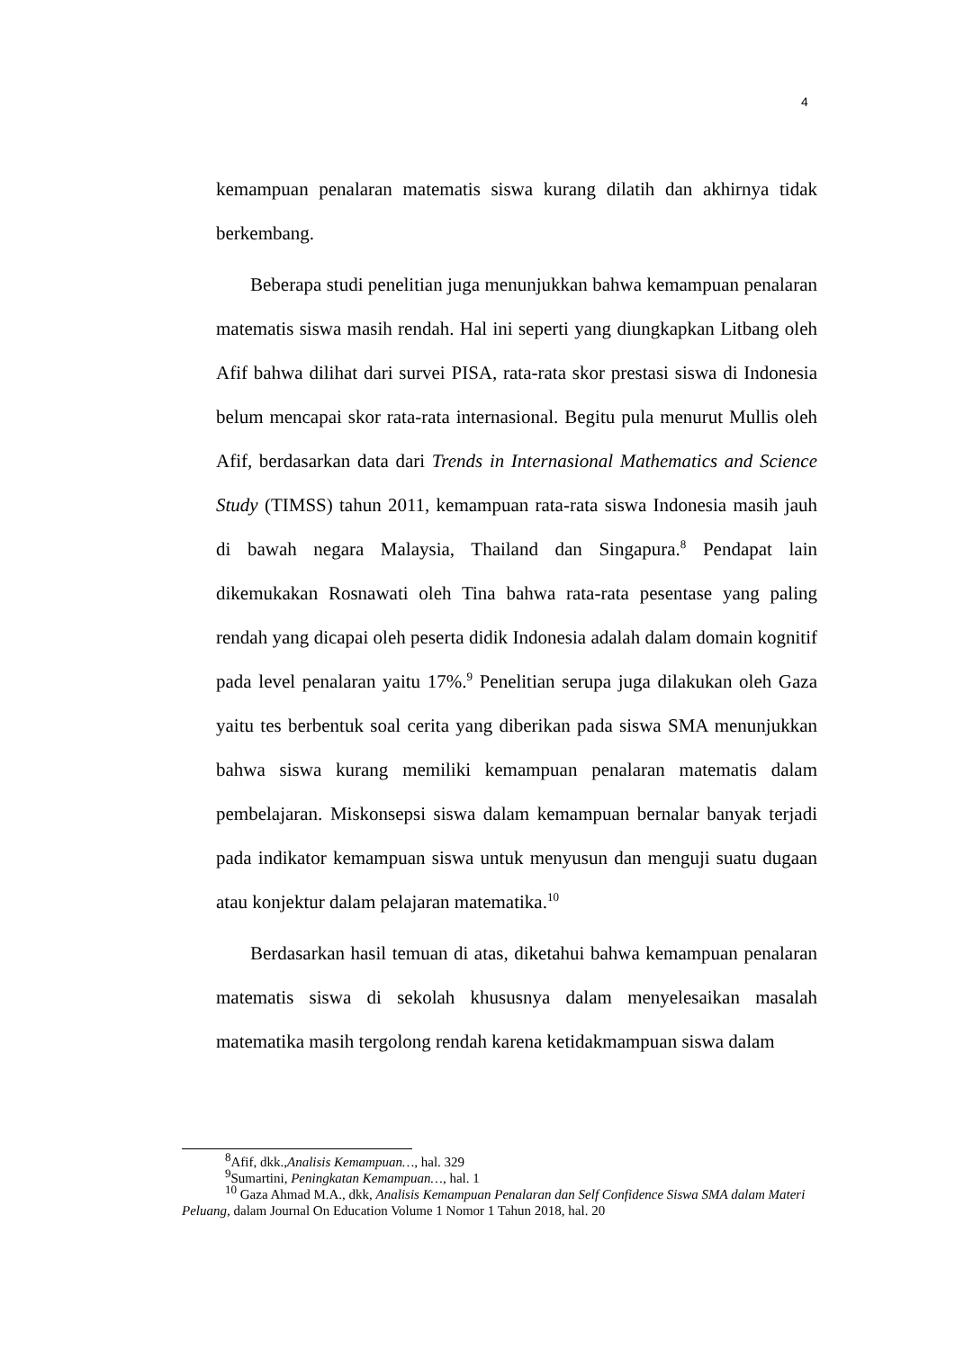4
kemampuan penalaran matematis siswa kurang dilatih dan akhirnya tidak berkembang.
Beberapa studi penelitian juga menunjukkan bahwa kemampuan penalaran matematis siswa masih rendah. Hal ini seperti yang diungkapkan Litbang oleh Afif bahwa dilihat dari survei PISA, rata-rata skor prestasi siswa di Indonesia belum mencapai skor rata-rata internasional. Begitu pula menurut Mullis oleh Afif, berdasarkan data dari Trends in Internasional Mathematics and Science Study (TIMSS) tahun 2011, kemampuan rata-rata siswa Indonesia masih jauh di bawah negara Malaysia, Thailand dan Singapura.<sup>8</sup> Pendapat lain dikemukakan Rosnawati oleh Tina bahwa rata-rata pesentase yang paling rendah yang dicapai oleh peserta didik Indonesia adalah dalam domain kognitif pada level penalaran yaitu 17%.<sup>9</sup> Penelitian serupa juga dilakukan oleh Gaza yaitu tes berbentuk soal cerita yang diberikan pada siswa SMA menunjukkan bahwa siswa kurang memiliki kemampuan penalaran matematis dalam pembelajaran. Miskonsepsi siswa dalam kemampuan bernalar banyak terjadi pada indikator kemampuan siswa untuk menyusun dan menguji suatu dugaan atau konjektur dalam pelajaran matematika.<sup>10</sup>
Berdasarkan hasil temuan di atas, diketahui bahwa kemampuan penalaran matematis siswa di sekolah khususnya dalam menyelesaikan masalah matematika masih tergolong rendah karena ketidakmampuan siswa dalam
<sup>8</sup> Afif, dkk.,Analisis Kemampuan…, hal. 329
<sup>9</sup> Sumartini, Peningkatan Kemampuan…, hal. 1
<sup>10</sup> Gaza Ahmad M.A., dkk, Analisis Kemampuan Penalaran dan Self Confidence Siswa SMA dalam Materi Peluang, dalam Journal On Education Volume 1 Nomor 1 Tahun 2018, hal. 20